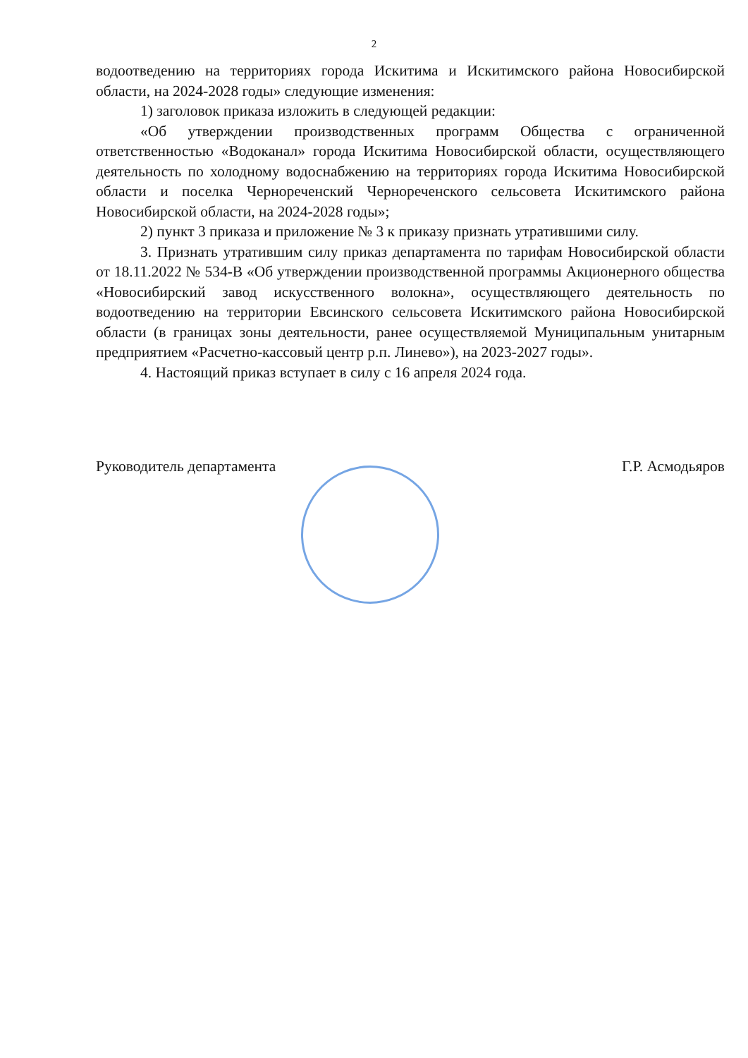2
водоотведению на территориях города Искитима и Искитимского района Новосибирской области, на 2024-2028 годы» следующие изменения:
1) заголовок приказа изложить в следующей редакции:
«Об утверждении производственных программ Общества с ограниченной ответственностью «Водоканал» города Искитима Новосибирской области, осуществляющего деятельность по холодному водоснабжению на территориях города Искитима Новосибирской области и поселка Чернореченский Чернореченского сельсовета Искитимского района Новосибирской области, на 2024-2028 годы»;
2) пункт 3 приказа и приложение № 3 к приказу признать утратившими силу.
3. Признать утратившим силу приказ департамента по тарифам Новосибирской области от 18.11.2022 № 534-В «Об утверждении производственной программы Акционерного общества «Новосибирский завод искусственного волокна», осуществляющего деятельность по водоотведению на территории Евсинского сельсовета Искитимского района Новосибирской области (в границах зоны деятельности, ранее осуществляемой Муниципальным унитарным предприятием «Расчетно-кассовый центр р.п. Линево»), на 2023-2027 годы».
4. Настоящий приказ вступает в силу с 16 апреля 2024 года.
Руководитель департамента Г.Р. Асмодьяров